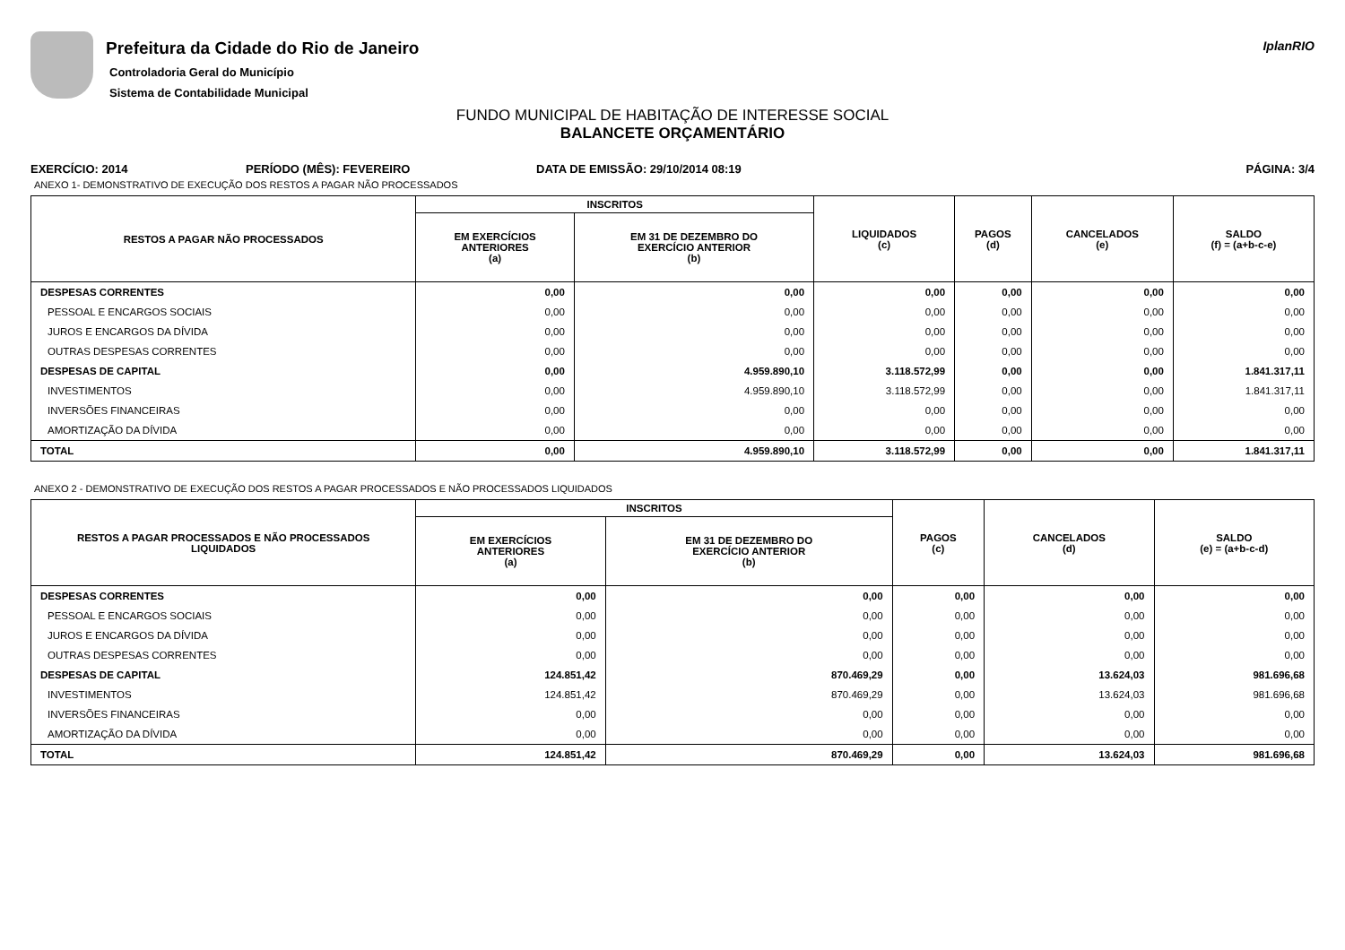Prefeitura da Cidade do Rio de Janeiro
Controladoria Geral do Município
Sistema de Contabilidade Municipal
IplanRIO
FUNDO MUNICIPAL DE HABITAÇÃO DE INTERESSE SOCIAL
BALANCETE ORÇAMENTÁRIO
EXERCÍCIO: 2014 PERÍODO (MÊS): FEVEREIRO DATA DE EMISSÃO: 29/10/2014 08:19 PÁGINA: 3/4
ANEXO 1- DEMONSTRATIVO DE EXECUÇÃO DOS RESTOS A PAGAR NÃO PROCESSADOS
| RESTOS A PAGAR NÃO PROCESSADOS | INSCRITOS | | LIQUIDADOS (c) | PAGOS (d) | CANCELADOS (e) | SALDO (f) = (a+b-c-e) |
| --- | --- | --- | --- | --- | --- | --- |
| | EM EXERCÍCIOS ANTERIORES (a) | EM 31 DE DEZEMBRO DO EXERCÍCIO ANTERIOR (b) | | | | |
| DESPESAS CORRENTES | 0,00 | 0,00 | 0,00 | 0,00 | 0,00 | 0,00 |
| PESSOAL E ENCARGOS SOCIAIS | 0,00 | 0,00 | 0,00 | 0,00 | 0,00 | 0,00 |
| JUROS E ENCARGOS DA DÍVIDA | 0,00 | 0,00 | 0,00 | 0,00 | 0,00 | 0,00 |
| OUTRAS DESPESAS CORRENTES | 0,00 | 0,00 | 0,00 | 0,00 | 0,00 | 0,00 |
| DESPESAS DE CAPITAL | 0,00 | 4.959.890,10 | 3.118.572,99 | 0,00 | 0,00 | 1.841.317,11 |
| INVESTIMENTOS | 0,00 | 4.959.890,10 | 3.118.572,99 | 0,00 | 0,00 | 1.841.317,11 |
| INVERSÕES FINANCEIRAS | 0,00 | 0,00 | 0,00 | 0,00 | 0,00 | 0,00 |
| AMORTIZAÇÃO DA DÍVIDA | 0,00 | 0,00 | 0,00 | 0,00 | 0,00 | 0,00 |
| TOTAL | 0,00 | 4.959.890,10 | 3.118.572,99 | 0,00 | 0,00 | 1.841.317,11 |
ANEXO 2 - DEMONSTRATIVO DE EXECUÇÃO DOS RESTOS A PAGAR PROCESSADOS E NÃO PROCESSADOS LIQUIDADOS
| RESTOS A PAGAR PROCESSADOS E NÃO PROCESSADOS LIQUIDADOS | INSCRITOS | | PAGOS (c) | CANCELADOS (d) | SALDO (e) = (a+b-c-d) |
| --- | --- | --- | --- | --- | --- |
| | EM EXERCÍCIOS ANTERIORES (a) | EM 31 DE DEZEMBRO DO EXERCÍCIO ANTERIOR (b) | | | |
| DESPESAS CORRENTES | 0,00 | 0,00 | 0,00 | 0,00 | 0,00 |
| PESSOAL E ENCARGOS SOCIAIS | 0,00 | 0,00 | 0,00 | 0,00 | 0,00 |
| JUROS E ENCARGOS DA DÍVIDA | 0,00 | 0,00 | 0,00 | 0,00 | 0,00 |
| OUTRAS DESPESAS CORRENTES | 0,00 | 0,00 | 0,00 | 0,00 | 0,00 |
| DESPESAS DE CAPITAL | 124.851,42 | 870.469,29 | 0,00 | 13.624,03 | 981.696,68 |
| INVESTIMENTOS | 124.851,42 | 870.469,29 | 0,00 | 13.624,03 | 981.696,68 |
| INVERSÕES FINANCEIRAS | 0,00 | 0,00 | 0,00 | 0,00 | 0,00 |
| AMORTIZAÇÃO DA DÍVIDA | 0,00 | 0,00 | 0,00 | 0,00 | 0,00 |
| TOTAL | 124.851,42 | 870.469,29 | 0,00 | 13.624,03 | 981.696,68 |